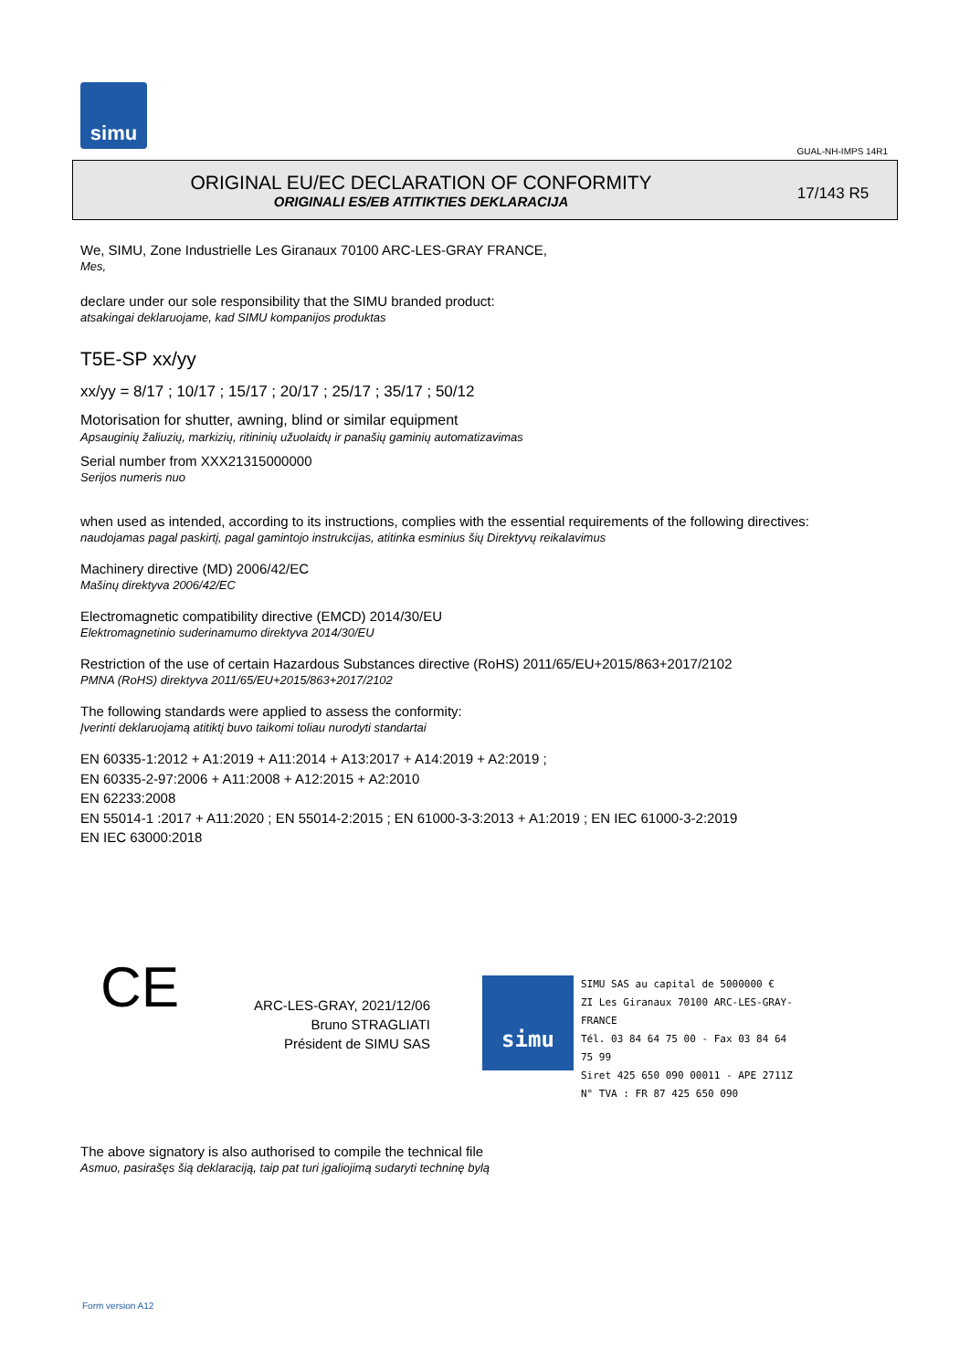simu
GUAL-NH-IMPS 14R1
ORIGINAL EU/EC DECLARATION OF CONFORMITY
ORIGINALI ES/EB ATITIKTIES DEKLARACIJA
17/143 R5
We, SIMU, Zone Industrielle Les Giranaux 70100 ARC-LES-GRAY FRANCE,
Mes,
declare under our sole responsibility that the SIMU branded product:
atsakingai deklaruojame, kad SIMU kompanijos produktas
T5E-SP xx/yy
xx/yy = 8/17 ; 10/17 ; 15/17 ; 20/17 ; 25/17 ; 35/17 ; 50/12
Motorisation for shutter, awning, blind or similar equipment
Apsauginių žaliuzių, markizių, ritininių užuolaidų ir panašių gaminių automatizavimas
Serial number from XXX21315000000
Serijos numeris nuo
when used as intended, according to its instructions, complies with the essential requirements of the following directives:
naudojamas pagal paskirtį, pagal gamintojo instrukcijas, atitinka esminius šių Direktyvų reikalavimus
Machinery directive (MD) 2006/42/EC
Mašinų direktyva 2006/42/EC
Electromagnetic compatibility directive (EMCD) 2014/30/EU
Elektromagnetinio suderinamumo direktyva 2014/30/EU
Restriction of the use of certain Hazardous Substances directive (RoHS) 2011/65/EU+2015/863+2017/2102
PMNA (RoHS) direktyva 2011/65/EU+2015/863+2017/2102
The following standards were applied to assess the conformity:
Įverinti deklaruojamą atitiktį buvo taikomi toliau nurodyti standartai
EN 60335-1:2012 + A1:2019 + A11:2014 + A13:2017 + A14:2019 + A2:2019 ;
EN 60335-2-97:2006 + A11:2008 + A12:2015 + A2:2010
EN 62233:2008
EN 55014-1 :2017 + A11:2020 ; EN 55014-2:2015 ; EN 61000-3-3:2013 + A1:2019 ; EN IEC 61000-3-2:2019
EN IEC 63000:2018
CE
ARC-LES-GRAY, 2021/12/06
Bruno STRAGLIATI
Président de SIMU SAS
simu
SIMU SAS au capital de 5000000 €
ZI Les Giranaux 70100 ARC-LES-GRAY-FRANCE
Tél. 03 84 64 75 00 - Fax 03 84 64 75 99
Siret 425 650 090 00011 - APE 2711Z
N° TVA : FR 87 425 650 090
The above signatory is also authorised to compile the technical file
Asmuo, pasirašęs šią deklaraciją, taip pat turi įgaliojimą sudaryti techninę bylą
Form version A12